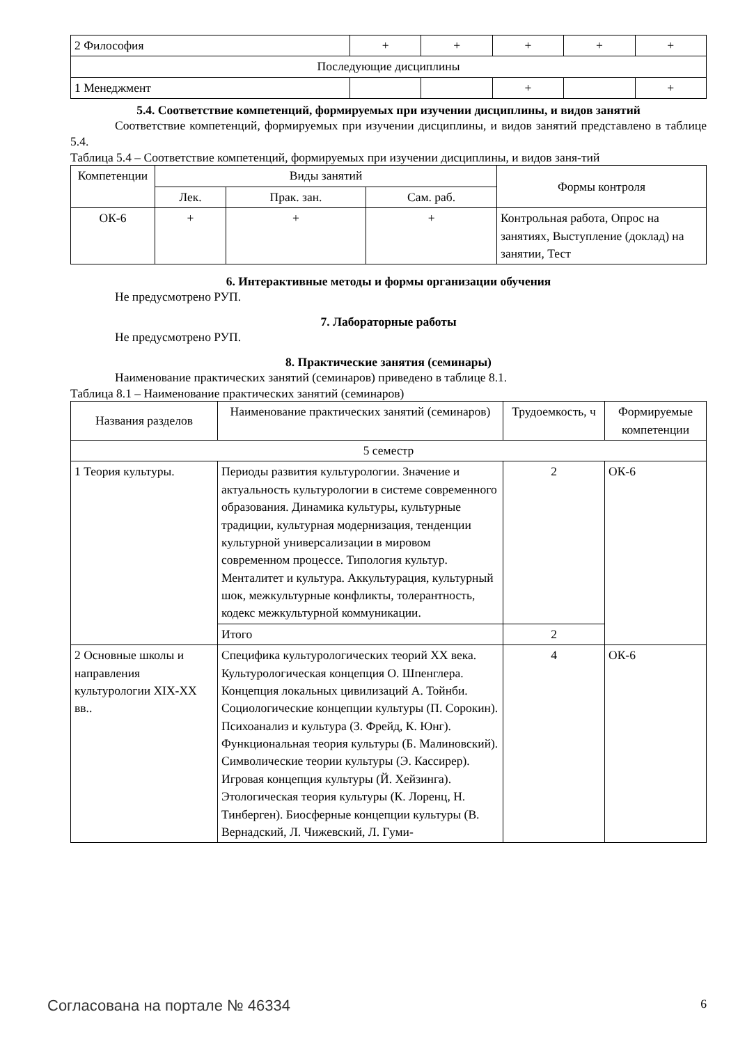| 2 Философия | + | + | + | + | + |
| Последующие дисциплины | | | | | |
| 1 Менеджмент | | | + | | + |
5.4. Соответствие компетенций, формируемых при изучении дисциплины, и видов занятий
Соответствие компетенций, формируемых при изучении дисциплины, и видов занятий представлено в таблице 5.4.
Таблица 5.4 – Соответствие компетенций, формируемых при изучении дисциплины, и видов заня-тий
| Компетенции | Виды занятий | | | Формы контроля |
| --- | --- | --- | --- | --- |
| | Лек. | Прак. зан. | Сам. раб. | |
| ОК-6 | + | + | + | Контрольная работа, Опрос на занятиях, Выступление (доклад) на занятии, Тест |
6. Интерактивные методы и формы организации обучения
Не предусмотрено РУП.
7. Лабораторные работы
Не предусмотрено РУП.
8. Практические занятия (семинары)
Наименование практических занятий (семинаров) приведено в таблице 8.1.
Таблица 8.1 – Наименование практических занятий (семинаров)
| Названия разделов | Наименование практических занятий (семинаров) | Трудоемкость, ч | Формируемые компетенции |
| --- | --- | --- | --- |
| 5 семестр | | | |
| 1 Теория культуры. | Периоды развития культурологии. Значение и актуальность культурологии в системе современного образования. Динамика культуры, культурные традиции, культурная модернизация, тенденции культурной универсализации в мировом современном процессе. Типология культур. Менталитет и культура. Аккультурация, культурный шок, межкультурные конфликты, толерантность, кодекс межкультурной коммуникации. | 2 | ОК-6 |
| | Итого | 2 | |
| 2 Основные школы и направления культурологии XIX-XX вв.. | Специфика культурологических теорий XX века. Культурологическая концепция О. Шпенглера. Концепция локальных цивилизаций А. Тойнби. Социологические концепции культуры (П. Сорокин). Психоанализ и культура (З. Фрейд, К. Юнг). Функциональная теория культуры (Б. Малиновский). Символические теории культуры (Э. Кассирер). Игровая концепция культуры (Й. Хейзинга). Этологическая теория культуры (К. Лоренц, Н. Тинберген). Биосферные концепции культуры (В. Вернадский, Л. Чижевский, Л. Гуми- | 4 | ОК-6 |
Согласована на портале № 46334 6